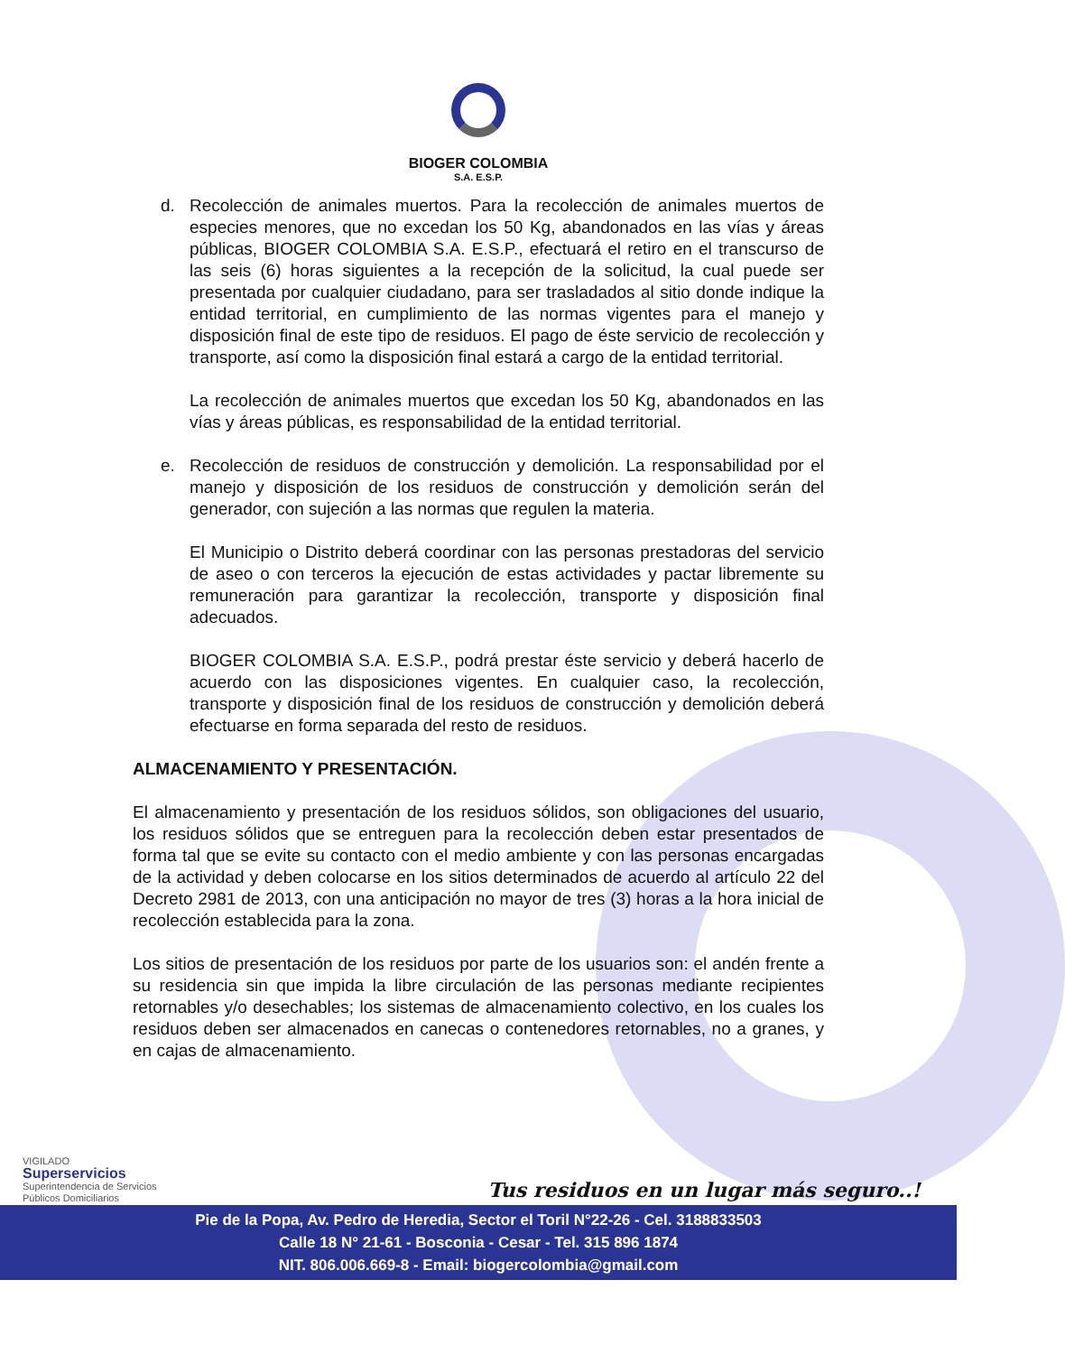BIOGER COLOMBIA
S.A. E.S.P.
d. Recolección de animales muertos. Para la recolección de animales muertos de especies menores, que no excedan los 50 Kg, abandonados en las vías y áreas públicas, BIOGER COLOMBIA S.A. E.S.P., efectuará el retiro en el transcurso de las seis (6) horas siguientes a la recepción de la solicitud, la cual puede ser presentada por cualquier ciudadano, para ser trasladados al sitio donde indique la entidad territorial, en cumplimiento de las normas vigentes para el manejo y disposición final de este tipo de residuos. El pago de éste servicio de recolección y transporte, así como la disposición final estará a cargo de la entidad territorial.
La recolección de animales muertos que excedan los 50 Kg, abandonados en las vías y áreas públicas, es responsabilidad de la entidad territorial.
e. Recolección de residuos de construcción y demolición. La responsabilidad por el manejo y disposición de los residuos de construcción y demolición serán del generador, con sujeción a las normas que regulen la materia.
El Municipio o Distrito deberá coordinar con las personas prestadoras del servicio de aseo o con terceros la ejecución de estas actividades y pactar libremente su remuneración para garantizar la recolección, transporte y disposición final adecuados.
BIOGER COLOMBIA S.A. E.S.P., podrá prestar éste servicio y deberá hacerlo de acuerdo con las disposiciones vigentes. En cualquier caso, la recolección, transporte y disposición final de los residuos de construcción y demolición deberá efectuarse en forma separada del resto de residuos.
ALMACENAMIENTO Y PRESENTACIÓN.
El almacenamiento y presentación de los residuos sólidos, son obligaciones del usuario, los residuos sólidos que se entreguen para la recolección deben estar presentados de forma tal que se evite su contacto con el medio ambiente y con las personas encargadas de la actividad y deben colocarse en los sitios determinados de acuerdo al artículo 22 del Decreto 2981 de 2013, con una anticipación no mayor de tres (3) horas a la hora inicial de recolección establecida para la zona.
Los sitios de presentación de los residuos por parte de los usuarios son: el andén frente a su residencia sin que impida la libre circulación de las personas mediante recipientes retornables y/o desechables; los sistemas de almacenamiento colectivo, en los cuales los residuos deben ser almacenados en canecas o contenedores retornables, no a granes, y en cajas de almacenamiento.
VIGILADO
Superservicios
Superintendencia de Servicios
Públicos Domiciliarios
Tus residuos en un lugar más seguro..!
Pie de la Popa, Av. Pedro de Heredia, Sector el Toril N°22-26 - Cel. 3188833503
Calle 18 N° 21-61 - Bosconia - Cesar - Tel. 315 896 1874
NIT. 806.006.669-8 - Email: biogercolombia@gmail.com